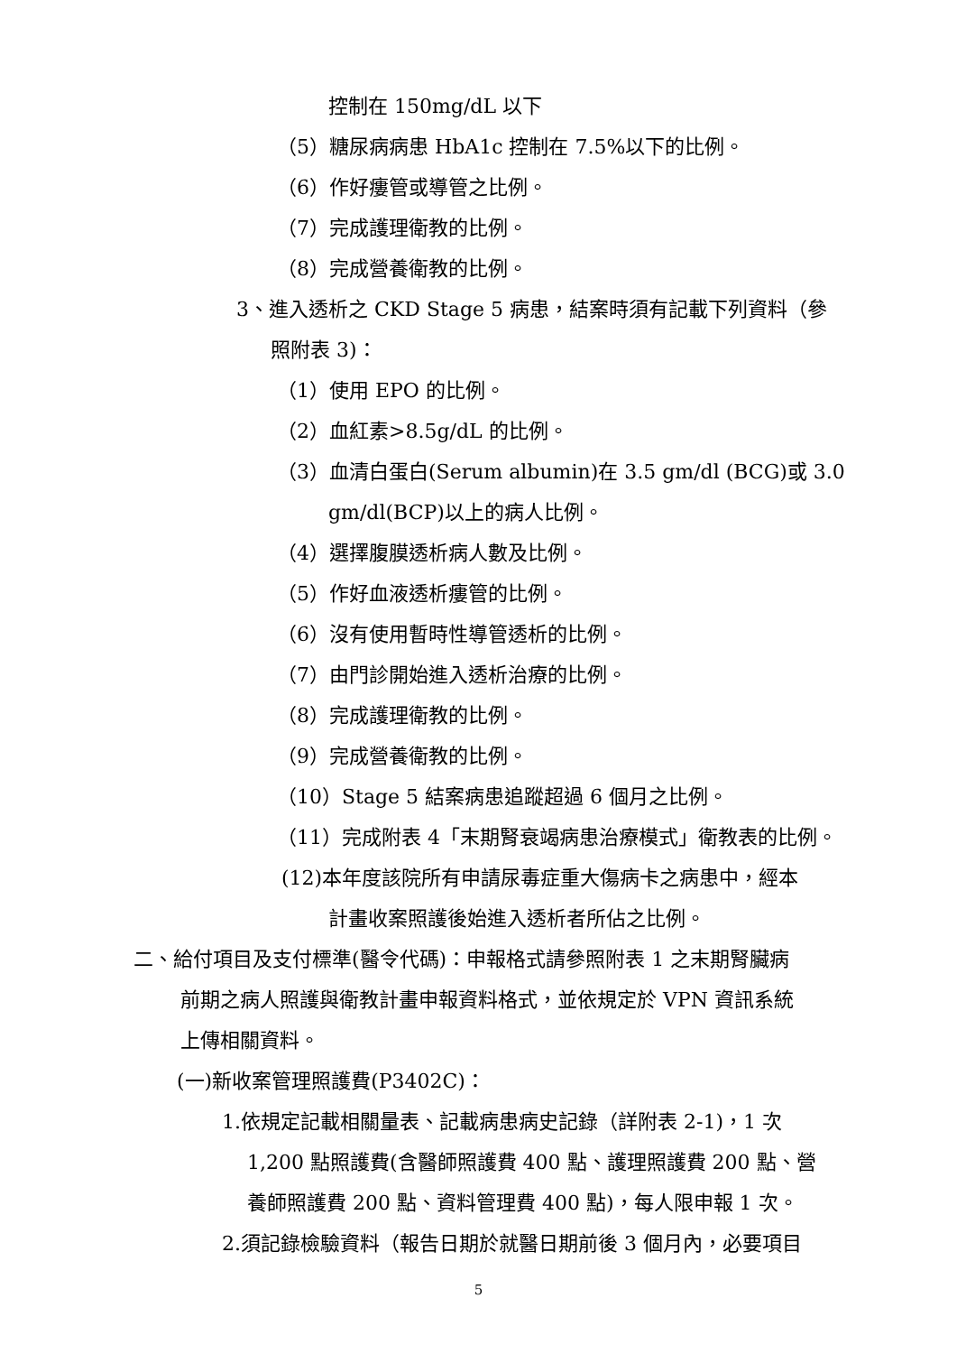控制在 150mg/dL 以下
（5）糖尿病病患 HbA1c 控制在 7.5%以下的比例。
（6）作好瘻管或導管之比例。
（7）完成護理衛教的比例。
（8）完成營養衛教的比例。
3、進入透析之 CKD Stage 5 病患，結案時須有記載下列資料（參
照附表 3)：
（1）使用 EPO 的比例。
（2）血紅素>8.5g/dL 的比例。
（3）血清白蛋白(Serum albumin)在 3.5 gm/dl (BCG)或 3.0
gm/dl(BCP)以上的病人比例。
（4）選擇腹膜透析病人數及比例。
（5）作好血液透析瘻管的比例。
（6）沒有使用暫時性導管透析的比例。
（7）由門診開始進入透析治療的比例。
（8）完成護理衛教的比例。
（9）完成營養衛教的比例。
（10）Stage 5 結案病患追蹤超過 6 個月之比例。
（11）完成附表 4「末期腎衰竭病患治療模式」衛教表的比例。
(12)本年度該院所有申請尿毒症重大傷病卡之病患中，經本
計畫收案照護後始進入透析者所佔之比例。
二、給付項目及支付標準(醫令代碼)：申報格式請參照附表 1 之末期腎臟病
前期之病人照護與衛教計畫申報資料格式，並依規定於 VPN 資訊系統
上傳相關資料。
(一)新收案管理照護費(P3402C)：
1.依規定記載相關量表、記載病患病史記錄（詳附表 2-1)，1 次
1,200 點照護費(含醫師照護費 400 點、護理照護費 200 點、營
養師照護費 200 點、資料管理費 400 點)，每人限申報 1 次。
2.須記錄檢驗資料（報告日期於就醫日期前後 3 個月內，必要項目
5